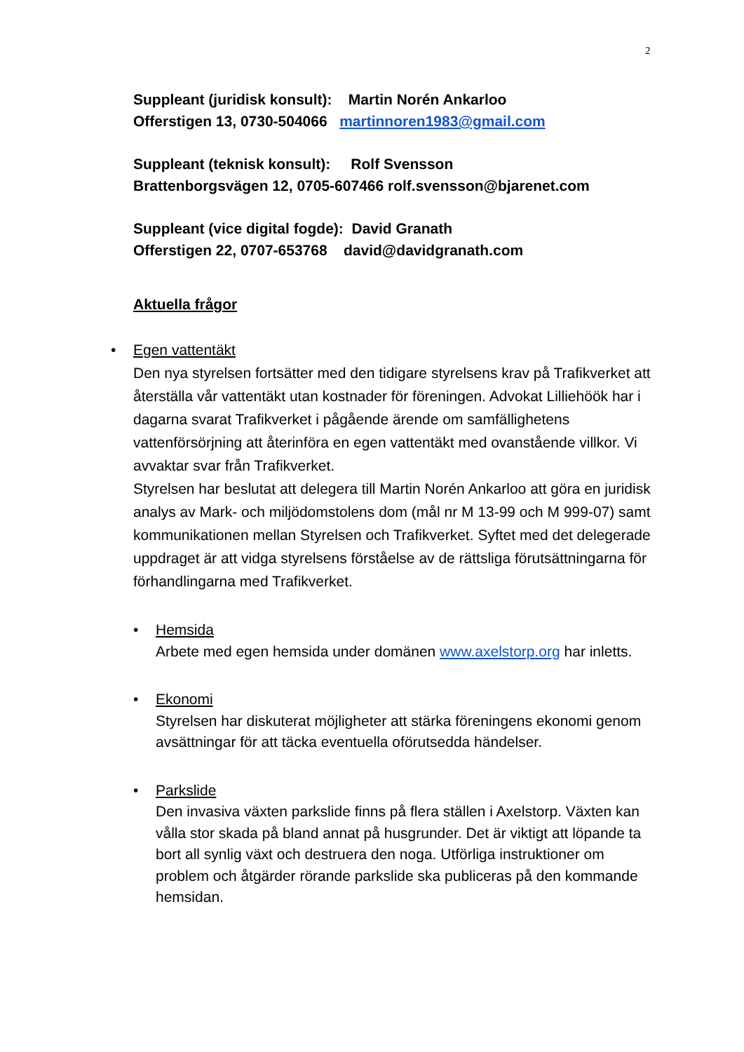2
Suppleant (juridisk konsult): Martin Norén Ankarloo
Offerstigen 13, 0730-504066 martinnoren1983@gmail.com
Suppleant (teknisk konsult): Rolf Svensson
Brattenborgsvägen 12, 0705-607466 rolf.svensson@bjarenet.com
Suppleant (vice digital fogde): David Granath
Offerstigen 22, 0707-653768 david@davidgranath.com
Aktuella frågor
• Egen vattentäkt
Den nya styrelsen fortsätter med den tidigare styrelsens krav på Trafikverket att återställa vår vattentäkt utan kostnader för föreningen. Advokat Lilliehöök har i dagarna svarat Trafikverket i pågående ärende om samfällighetens vattenförsörjning att återinföra en egen vattentäkt med ovanstående villkor. Vi avvaktar svar från Trafikverket.
Styrelsen har beslutat att delegera till Martin Norén Ankarloo att göra en juridisk analys av Mark- och miljödomstolens dom (mål nr M 13-99 och M 999-07) samt kommunikationen mellan Styrelsen och Trafikverket. Syftet med det delegerade uppdraget är att vidga styrelsens förståelse av de rättsliga förutsättningarna för förhandlingarna med Trafikverket.
• Hemsida
Arbete med egen hemsida under domänen www.axelstorp.org har inletts.
• Ekonomi
Styrelsen har diskuterat möjligheter att stärka föreningens ekonomi genom avsättningar för att täcka eventuella oförutsedda händelser.
• Parkslide
Den invasiva växten parkslide finns på flera ställen i Axelstorp. Växten kan vålla stor skada på bland annat på husgrunder. Det är viktigt att löpande ta bort all synlig växt och destruera den noga. Utförliga instruktioner om problem och åtgärder rörande parkslide ska publiceras på den kommande hemsidan.